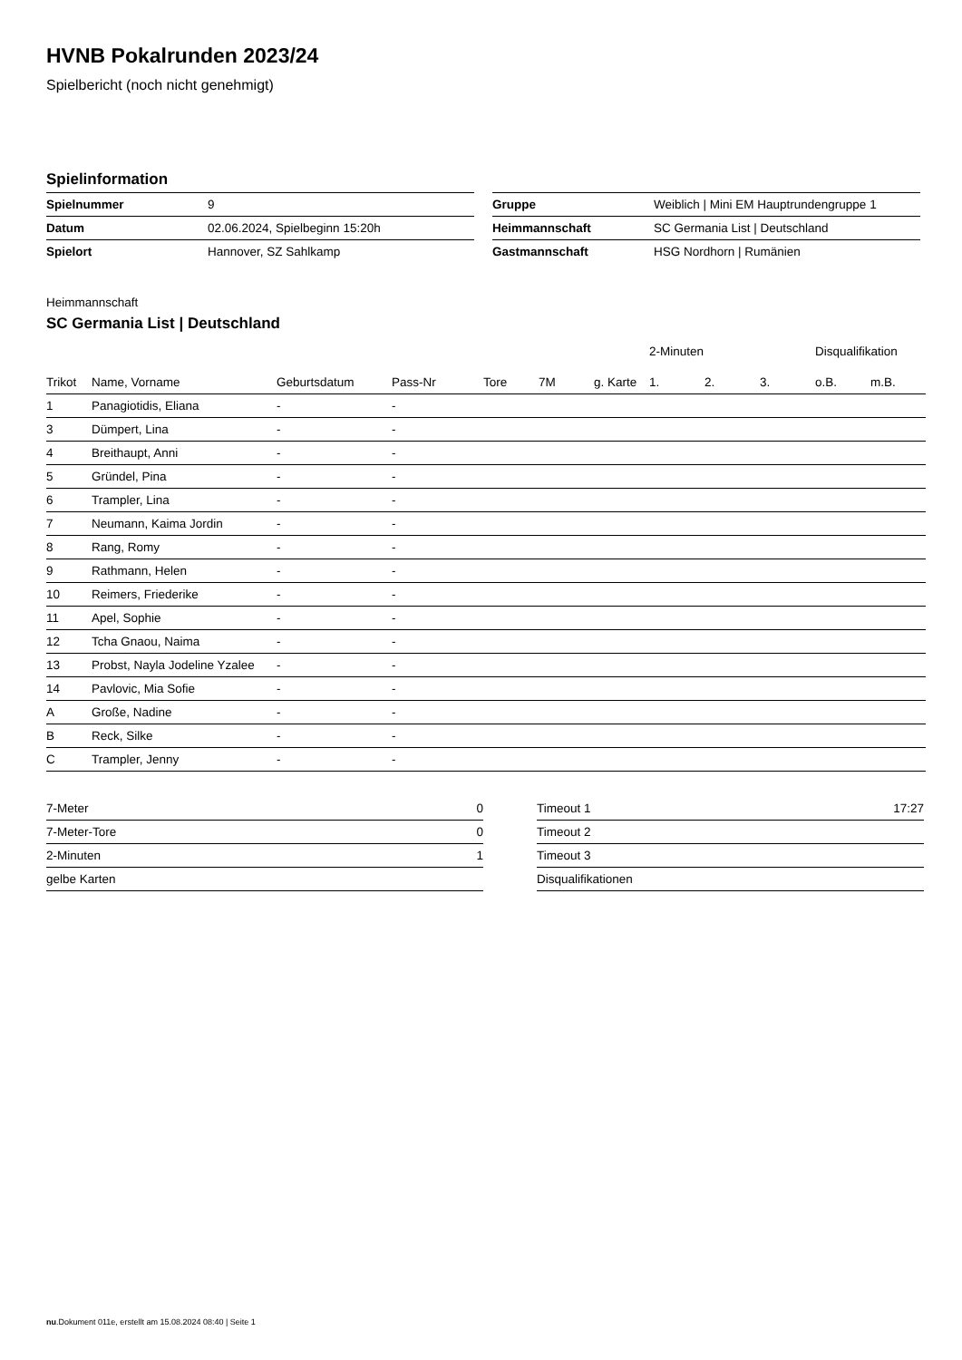HVNB Pokalrunden 2023/24
Spielbericht (noch nicht genehmigt)
Spielinformation
| Spielnummer | 9 |
| Datum | 02.06.2024, Spielbeginn 15:20h |
| Spielort | Hannover, SZ Sahlkamp |
| Gruppe | Weiblich / Mini EM Hauptrundengruppe 1 |
| Heimmannschaft | SC Germania List / Deutschland |
| Gastmannschaft | HSG Nordhorn / Rumänien |
Heimmannschaft
SC Germania List | Deutschland
| | | | | | | | 2-Minuten | | | Disqualifikation | |
| --- | --- | --- | --- | --- | --- | --- | --- | --- | --- | --- | --- |
| Trikot | Name, Vorname | Geburtsdatum | Pass-Nr | Tore | 7M | g. Karte | 1. | 2. | 3. | o.B. | m.B. |
| 1 | Panagiotidis, Eliana | - | - | | | | | | | | |
| 3 | Dümpert, Lina | - | - | | | | | | | | |
| 4 | Breithaupt, Anni | - | - | | | | | | | | |
| 5 | Gründel, Pina | - | - | | | | | | | | |
| 6 | Trampler, Lina | - | - | | | | | | | | |
| 7 | Neumann, Kaima Jordin | - | - | | | | | | | | |
| 8 | Rang, Romy | - | - | | | | | | | | |
| 9 | Rathmann, Helen | - | - | | | | | | | | |
| 10 | Reimers, Friederike | - | - | | | | | | | | |
| 11 | Apel, Sophie | - | - | | | | | | | | |
| 12 | Tcha Gnaou, Naima | - | - | | | | | | | | |
| 13 | Probst, Nayla Jodeline Yzalee | - | - | | | | | | | | |
| 14 | Pavlovic, Mia Sofie | - | - | | | | | | | | |
| A | Große, Nadine | - | - | | | | | | | | |
| B | Reck, Silke | - | - | | | | | | | | |
| C | Trampler, Jenny | - | - | | | | | | | | |
| 7-Meter | 0 |
| 7-Meter-Tore | 0 |
| 2-Minuten | 1 |
| gelbe Karten | |
| Timeout 1 | 17:27 |
| Timeout 2 | |
| Timeout 3 | |
| Disqualifikationen | |
nu.Dokument 011e, erstellt am 15.08.2024 08:40 | Seite 1